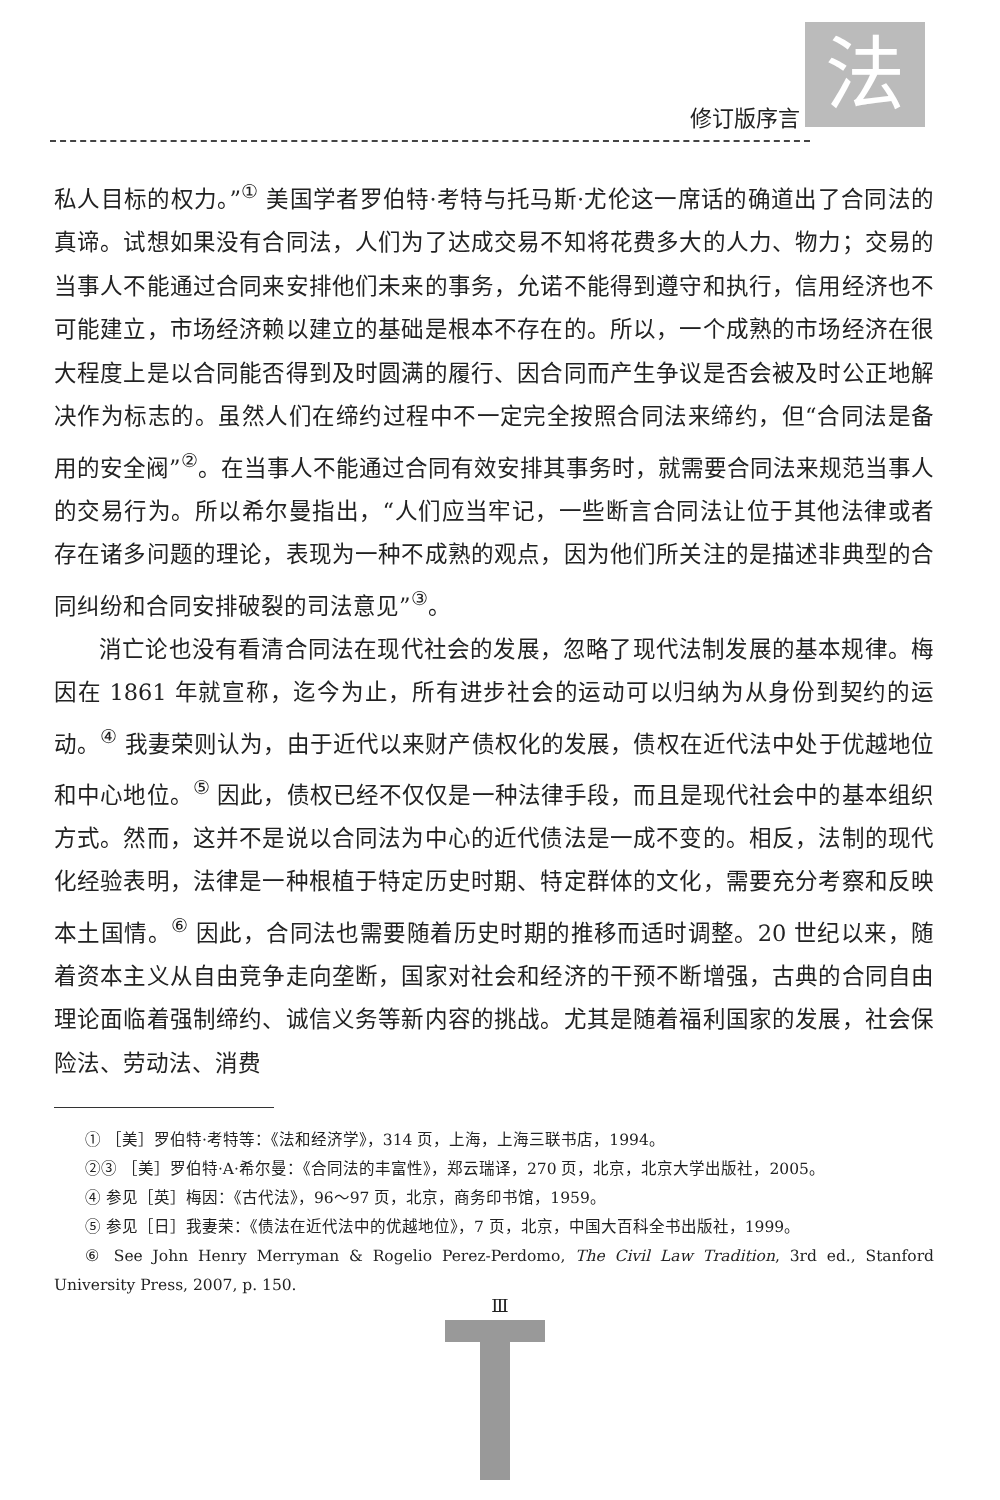法
修订版序言
私人目标的权力。”<sup>①</sup> 美国学者罗伯特·考特与托马斯·尤伦这一席话的确道出了合同法的真谛。试想如果没有合同法，人们为了达成交易不知将花费多大的人力、物力；交易的当事人不能通过合同来安排他们未来的事务，允诺不能得到遵守和执行，信用经济也不可能建立，市场经济赖以建立的基础是根本不存在的。所以，一个成熟的市场经济在很大程度上是以合同能否得到及时圆满的履行、因合同而产生争议是否会被及时公正地解决作为标志的。虽然人们在缔约过程中不一定完全按照合同法来缔约，但“合同法是备用的安全阀”<sup>②</sup>。在当事人不能通过合同有效安排其事务时，就需要合同法来规范当事人的交易行为。所以希尔曼指出，“人们应当牢记，一些断言合同法让位于其他法律或者存在诸多问题的理论，表现为一种不成熟的观点，因为他们所关注的是描述非典型的合同纠纷和合同安排破裂的司法意见”<sup>③</sup>。
消亡论也没有看清合同法在现代社会的发展，忽略了现代法制发展的基本规律。梅因在 1861 年就宣称，迄今为止，所有进步社会的运动可以归纳为从身份到契约的运动。<sup>④</sup> 我妻荣则认为，由于近代以来财产债权化的发展，债权在近代法中处于优越地位和中心地位。<sup>⑤</sup> 因此，债权已经不仅仅是一种法律手段，而且是现代社会中的基本组织方式。然而，这并不是说以合同法为中心的近代债法是一成不变的。相反，法制的现代化经验表明，法律是一种根植于特定历史时期、特定群体的文化，需要充分考察和反映本土国情。<sup>⑥</sup> 因此，合同法也需要随着历史时期的推移而适时调整。20 世纪以来，随着资本主义从自由竞争走向垄断，国家对社会和经济的干预不断增强，古典的合同自由理论面临着强制缔约、诚信义务等新内容的挑战。尤其是随着福利国家的发展，社会保险法、劳动法、消费
① ［美］罗伯特·考特等：《法和经济学》，314 页，上海，上海三联书店，1994。
②③ ［美］罗伯特·A·希尔曼：《合同法的丰富性》，郑云瑞译，270 页，北京，北京大学出版社，2005。
④ 参见［英］梅因：《古代法》，96～97 页，北京，商务印书馆，1959。
⑤ 参见［日］我妻荣：《债法在近代法中的优越地位》，7 页，北京，中国大百科全书出版社，1999。
⑥ See John Henry Merryman & Rogelio Perez-Perdomo, The Civil Law Tradition, 3rd ed., Stanford University Press, 2007, p. 150.
Ⅲ